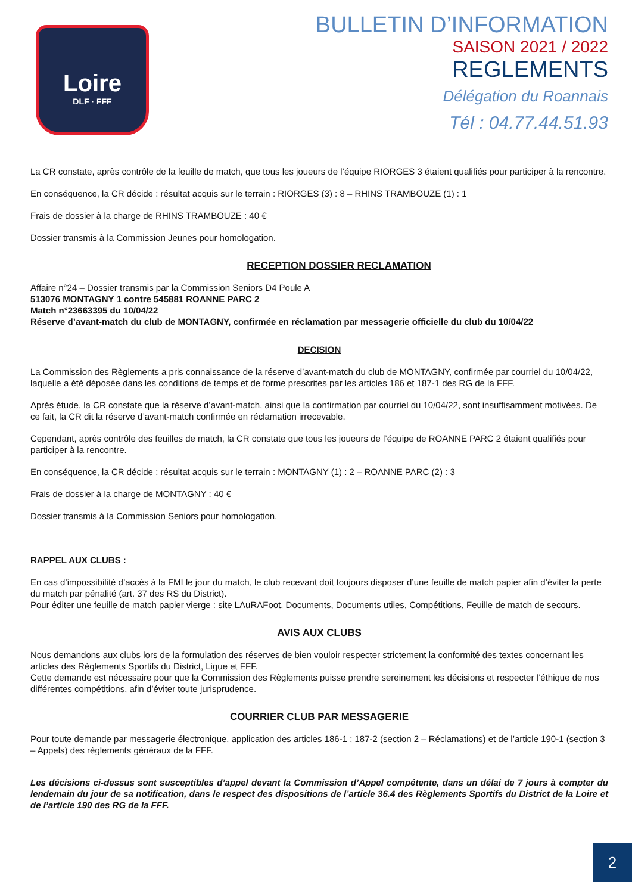Loire
DLF · FFF
BULLETIN D’INFORMATION
SAISON 2021 / 2022
REGLEMENTS
Délégation du Roannais
Tél : 04.77.44.51.93
La CR constate, après contrôle de la feuille de match, que tous les joueurs de l’équipe RIORGES 3 étaient qualifiés pour participer à la rencontre.
En conséquence, la CR décide : résultat acquis sur le terrain : RIORGES (3) : 8 – RHINS TRAMBOUZE (1) : 1
Frais de dossier à la charge de RHINS TRAMBOUZE : 40 €
Dossier transmis à la Commission Jeunes pour homologation.
RECEPTION DOSSIER RECLAMATION
Affaire n°24 – Dossier transmis par la Commission Seniors D4 Poule A
513076 MONTAGNY 1 contre 545881 ROANNE PARC 2
Match n°23663395 du 10/04/22
Réserve d’avant-match du club de MONTAGNY, confirmée en réclamation par messagerie officielle du club du 10/04/22
DECISION
La Commission des Règlements a pris connaissance de la réserve d’avant-match du club de MONTAGNY, confirmée par courriel du 10/04/22, laquelle a été déposée dans les conditions de temps et de forme prescrites par les articles 186 et 187-1 des RG de la FFF.
Après étude, la CR constate que la réserve d’avant-match, ainsi que la confirmation par courriel du 10/04/22, sont insuffisamment motivées. De ce fait, la CR dit la réserve d’avant-match confirmée en réclamation irrecevable.
Cependant, après contrôle des feuilles de match, la CR constate que tous les joueurs de l’équipe de ROANNE PARC 2 étaient qualifiés pour participer à la rencontre.
En conséquence, la CR décide : résultat acquis sur le terrain : MONTAGNY (1) : 2 – ROANNE PARC (2) : 3
Frais de dossier à la charge de MONTAGNY : 40 €
Dossier transmis à la Commission Seniors pour homologation.
RAPPEL AUX CLUBS :
En cas d’impossibilité d’accès à la FMI le jour du match, le club recevant doit toujours disposer d’une feuille de match papier afin d’éviter la perte du match par pénalité (art. 37 des RS du District).
Pour éditer une feuille de match papier vierge : site LAuRAFoot, Documents, Documents utiles, Compétitions, Feuille de match de secours.
AVIS AUX CLUBS
Nous demandons aux clubs lors de la formulation des réserves de bien vouloir respecter strictement la conformité des textes concernant les articles des Règlements Sportifs du District, Ligue et FFF.
Cette demande est nécessaire pour que la Commission des Règlements puisse prendre sereinement les décisions et respecter l’éthique de nos différentes compétitions, afin d’éviter toute jurisprudence.
COURRIER CLUB PAR MESSAGERIE
Pour toute demande par messagerie électronique, application des articles 186-1 ; 187-2 (section 2 – Réclamations) et de l’article 190-1 (section 3 – Appels) des règlements généraux de la FFF.
Les décisions ci-dessus sont susceptibles d’appel devant la Commission d’Appel compétente, dans un délai de 7 jours à compter du lendemain du jour de sa notification, dans le respect des dispositions de l’article 36.4 des Règlements Sportifs du District de la Loire et de l’article 190 des RG de la FFF.
2